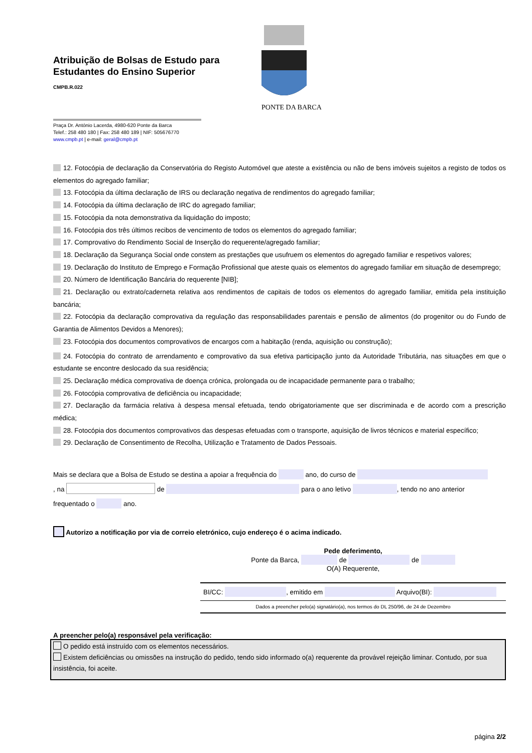Atribuição de Bolsas de Estudo para Estudantes do Ensino Superior
CMPB.R.022
Praça Dr. António Lacerda, 4980-620 Ponte da Barca
Telef.: 258 480 180 | Fax: 258 480 189 | NIF: 505676770
www.cmpb.pt | e-mail: geral@cmpb.pt
PONTE DA BARCA
12. Fotocópia de declaração da Conservatória do Registo Automóvel que ateste a existência ou não de bens imóveis sujeitos a registo de todos os elementos do agregado familiar;
13. Fotocópia da última declaração de IRS ou declaração negativa de rendimentos do agregado familiar;
14. Fotocópia da última declaração de IRC do agregado familiar;
15. Fotocópia da nota demonstrativa da liquidação do imposto;
16. Fotocópia dos três últimos recibos de vencimento de todos os elementos do agregado familiar;
17. Comprovativo do Rendimento Social de Inserção do requerente/agregado familiar;
18. Declaração da Segurança Social onde constem as prestações que usufruem os elementos do agregado familiar e respetivos valores;
19. Declaração do Instituto de Emprego e Formação Profissional que ateste quais os elementos do agregado familiar em situação de desemprego;
20. Número de Identificação Bancária do requerente [NIB];
21. Declaração ou extrato/caderneta relativa aos rendimentos de capitais de todos os elementos do agregado familiar, emitida pela instituição bancária;
22. Fotocópia da declaração comprovativa da regulação das responsabilidades parentais e pensão de alimentos (do progenitor ou do Fundo de Garantia de Alimentos Devidos a Menores);
23. Fotocópia dos documentos comprovativos de encargos com a habitação (renda, aquisição ou construção);
24. Fotocópia do contrato de arrendamento e comprovativo da sua efetiva participação junto da Autoridade Tributária, nas situações em que o estudante se encontre deslocado da sua residência;
25. Declaração médica comprovativa de doença crónica, prolongada ou de incapacidade permanente para o trabalho;
26. Fotocópia comprovativa de deficiência ou incapacidade;
27. Declaração da farmácia relativa à despesa mensal efetuada, tendo obrigatoriamente que ser discriminada e de acordo com a prescrição médica;
28. Fotocópia dos documentos comprovativos das despesas efetuadas com o transporte, aquisição de livros técnicos e material específico;
29. Declaração de Consentimento de Recolha, Utilização e Tratamento de Dados Pessoais.
Mais se declara que a Bolsa de Estudo se destina a apoiar a frequência do ano, do curso de
, na de para o ano letivo , tendo no ano anterior
frequentado o ano.
Autorizo a notificação por via de correio eletrónico, cujo endereço é o acima indicado.
Pede deferimento,
Ponte da Barca, de de
O(A) Requerente,
BI/CC: , emitido em Arquivo(BI):
Dados a preencher pelo(a) signatário(a), nos termos do DL 250/96, de 24 de Dezembro
A preencher pelo(a) responsável pela verificação:
O pedido está instruído com os elementos necessários.
Existem deficiências ou omissões na instrução do pedido, tendo sido informado o(a) requerente da provável rejeição liminar. Contudo, por sua insistência, foi aceite.
página 2/2